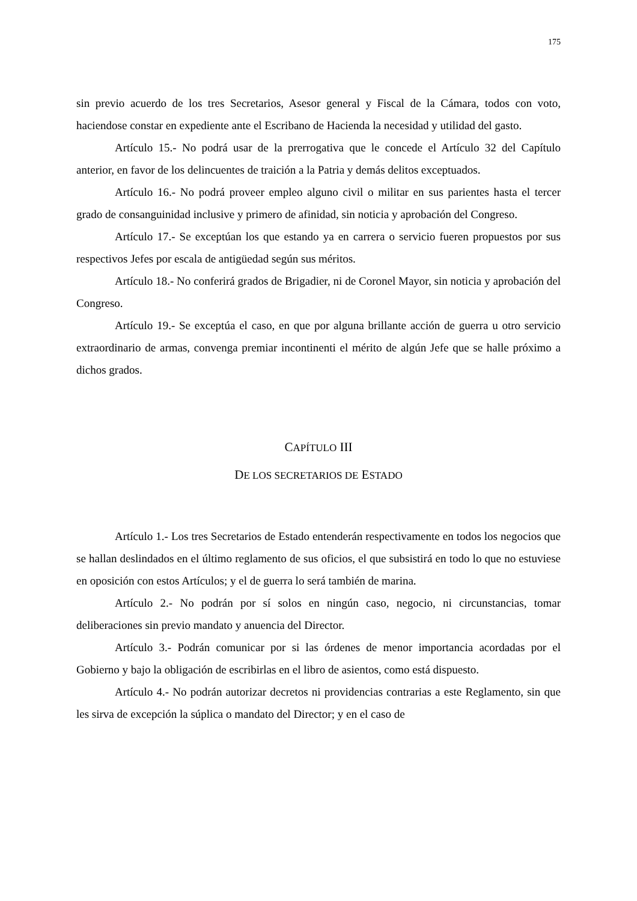175
sin previo acuerdo de los tres Secretarios, Asesor general y Fiscal de la Cámara, todos con voto, haciendose constar en expediente ante el Escribano de Hacienda la necesidad y utilidad del gasto.
Artículo 15.- No podrá usar de la prerrogativa que le concede el Artículo 32 del Capítulo anterior, en favor de los delincuentes de traición a la Patria y demás delitos exceptuados.
Artículo 16.- No podrá proveer empleo alguno civil o militar en sus parientes hasta el tercer grado de consanguinidad inclusive y primero de afinidad, sin noticia y aprobación del Congreso.
Artículo 17.- Se exceptúan los que estando ya en carrera o servicio fueren propuestos por sus respectivos Jefes por escala de antigüedad según sus méritos.
Artículo 18.- No conferirá grados de Brigadier, ni de Coronel Mayor, sin noticia y aprobación del Congreso.
Artículo 19.- Se exceptúa el caso, en que por alguna brillante acción de guerra u otro servicio extraordinario de armas, convenga premiar incontinenti el mérito de algún Jefe que se halle próximo a dichos grados.
CAPÍTULO III
DE LOS SECRETARIOS DE ESTADO
Artículo 1.- Los tres Secretarios de Estado entenderán respectivamente en todos los negocios que se hallan deslindados en el último reglamento de sus oficios, el que subsistirá en todo lo que no estuviese en oposición con estos Artículos; y el de guerra lo será también de marina.
Artículo 2.- No podrán por sí solos en ningún caso, negocio, ni circunstancias, tomar deliberaciones sin previo mandato y anuencia del Director.
Artículo 3.- Podrán comunicar por si las órdenes de menor importancia acordadas por el Gobierno y bajo la obligación de escribirlas en el libro de asientos, como está dispuesto.
Artículo 4.- No podrán autorizar decretos ni providencias contrarias a este Reglamento, sin que les sirva de excepción la súplica o mandato del Director; y en el caso de